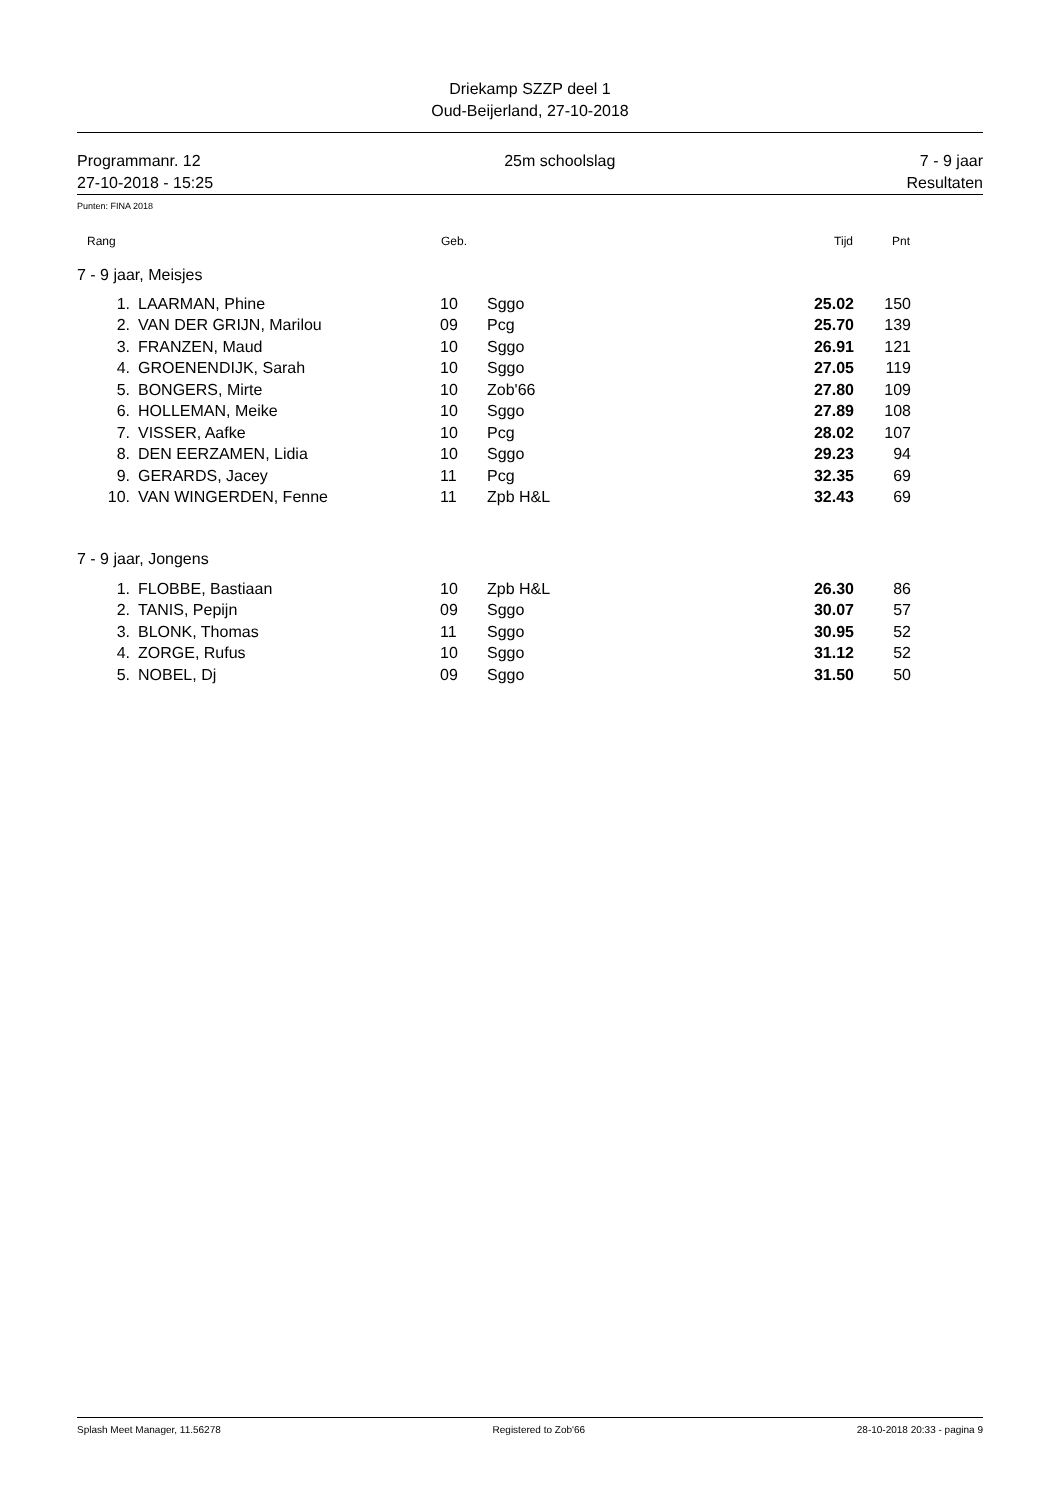Driekamp SZZP deel 1
Oud-Beijerland, 27-10-2018
Programmanr. 12
27-10-2018 - 15:25
25m schoolslag 7 - 9 jaar
Resultaten
Punten: FINA 2018
| Rang | | Geb. | | Tijd | Pnt | |
| --- | --- | --- | --- | --- | --- | --- |
| 7 - 9 jaar, Meisjes | | | | | | |
| 1. | LAARMAN, Phine | 10 | Sggo | 25.02 | 150 | |
| 2. | VAN DER GRIJN, Marilou | 09 | Pcg | 25.70 | 139 | |
| 3. | FRANZEN, Maud | 10 | Sggo | 26.91 | 121 | |
| 4. | GROENENDIJK, Sarah | 10 | Sggo | 27.05 | 119 | |
| 5. | BONGERS, Mirte | 10 | Zob'66 | 27.80 | 109 | |
| 6. | HOLLEMAN, Meike | 10 | Sggo | 27.89 | 108 | |
| 7. | VISSER, Aafke | 10 | Pcg | 28.02 | 107 | |
| 8. | DEN EERZAMEN, Lidia | 10 | Sggo | 29.23 | 94 | |
| 9. | GERARDS, Jacey | 11 | Pcg | 32.35 | 69 | |
| 10. | VAN WINGERDEN, Fenne | 11 | Zpb H&L | 32.43 | 69 | |
| 7 - 9 jaar, Jongens | | | | | | |
| 1. | FLOBBE, Bastiaan | 10 | Zpb H&L | 26.30 | 86 | |
| 2. | TANIS, Pepijn | 09 | Sggo | 30.07 | 57 | |
| 3. | BLONK, Thomas | 11 | Sggo | 30.95 | 52 | |
| 4. | ZORGE, Rufus | 10 | Sggo | 31.12 | 52 | |
| 5. | NOBEL, Dj | 09 | Sggo | 31.50 | 50 | |
Splash Meet Manager, 11.56278 Registered to Zob'66 28-10-2018 20:33 - pagina 9